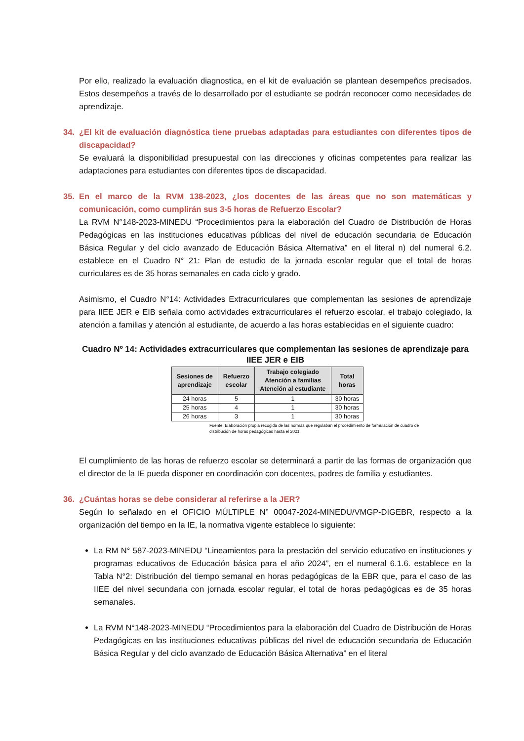Por ello, realizado la evaluación diagnostica, en el kit de evaluación se plantean desempeños precisados. Estos desempeños a través de lo desarrollado por el estudiante se podrán reconocer como necesidades de aprendizaje.
34. ¿El kit de evaluación diagnóstica tiene pruebas adaptadas para estudiantes con diferentes tipos de discapacidad?
Se evaluará la disponibilidad presupuestal con las direcciones y oficinas competentes para realizar las adaptaciones para estudiantes con diferentes tipos de discapacidad.
35. En el marco de la RVM 138-2023, ¿los docentes de las áreas que no son matemáticas y comunicación, como cumplirán sus 3-5 horas de Refuerzo Escolar?
La RVM N°148-2023-MINEDU “Procedimientos para la elaboración del Cuadro de Distribución de Horas Pedagógicas en las instituciones educativas públicas del nivel de educación secundaria de Educación Básica Regular y del ciclo avanzado de Educación Básica Alternativa” en el literal n) del numeral 6.2. establece en el Cuadro N° 21: Plan de estudio de la jornada escolar regular que el total de horas curriculares es de 35 horas semanales en cada ciclo y grado.
Asimismo, el Cuadro N°14: Actividades Extracurriculares que complementan las sesiones de aprendizaje para IIEE JER e EIB señala como actividades extracurriculares el refuerzo escolar, el trabajo colegiado, la atención a familias y atención al estudiante, de acuerdo a las horas establecidas en el siguiente cuadro:
Cuadro Nº 14: Actividades extracurriculares que complementan las sesiones de aprendizaje para IIEE JER e EIB
| Sesiones de aprendizaje | Refuerzo escolar | Trabajo colegiado Atención a familias Atención al estudiante | Total horas |
| --- | --- | --- | --- |
| 24 horas | 5 | 1 | 30 horas |
| 25 horas | 4 | 1 | 30 horas |
| 26 horas | 3 | 1 | 30 horas |
Fuente: Elaboración propia recogida de las normas que regulaban el procedimiento de formulación de cuadro de distribución de horas pedagógicas hasta el 2021.
El cumplimiento de las horas de refuerzo escolar se determinará a partir de las formas de organización que el director de la IE pueda disponer en coordinación con docentes, padres de familia y estudiantes.
36. ¿Cuántas horas se debe considerar al referirse a la JER?
Según lo señalado en el OFICIO MÚLTIPLE N° 00047-2024-MINEDU/VMGP-DIGEBR, respecto a la organización del tiempo en la IE, la normativa vigente establece lo siguiente:
La RM N° 587-2023-MINEDU “Lineamientos para la prestación del servicio educativo en instituciones y programas educativos de Educación básica para el año 2024”, en el numeral 6.1.6. establece en la Tabla N°2: Distribución del tiempo semanal en horas pedagógicas de la EBR que, para el caso de las IIEE del nivel secundaria con jornada escolar regular, el total de horas pedagógicas es de 35 horas semanales.
La RVM N°148-2023-MINEDU “Procedimientos para la elaboración del Cuadro de Distribución de Horas Pedagógicas en las instituciones educativas públicas del nivel de educación secundaria de Educación Básica Regular y del ciclo avanzado de Educación Básica Alternativa” en el literal